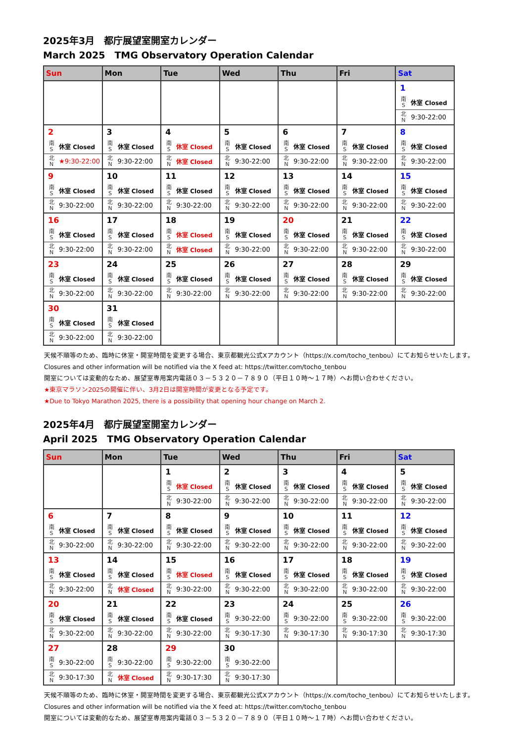2025年3月　都庁展望室開室カレンダー
March 2025　TMG Observatory Operation Calendar
| Sun | Mon | Tue | Wed | Thu | Fri | Sat |
| --- | --- | --- | --- | --- | --- | --- |
| | | | | | | 1 南 S 休室 Closed 北 N 9:30-22:00 |
| 2 南 S 休室 Closed 北 N ★9:30-22:00 | 3 南 S 休室 Closed 北 N 9:30-22:00 | 4 南 S 休室 Closed 北 N 休室 Closed | 5 南 S 休室 Closed 北 N 9:30-22:00 | 6 南 S 休室 Closed 北 N 9:30-22:00 | 7 南 S 休室 Closed 北 N 9:30-22:00 | 8 南 S 休室 Closed 北 N 9:30-22:00 |
| 9 南 S 休室 Closed 北 N 9:30-22:00 | 10 南 S 休室 Closed 北 N 9:30-22:00 | 11 南 S 休室 Closed 北 N 9:30-22:00 | 12 南 S 休室 Closed 北 N 9:30-22:00 | 13 南 S 休室 Closed 北 N 9:30-22:00 | 14 南 S 休室 Closed 北 N 9:30-22:00 | 15 南 S 休室 Closed 北 N 9:30-22:00 |
| 16 南 S 休室 Closed 北 N 9:30-22:00 | 17 南 S 休室 Closed 北 N 9:30-22:00 | 18 南 S 休室 Closed 北 N 休室 Closed | 19 南 S 休室 Closed 北 N 9:30-22:00 | 20 南 S 休室 Closed 北 N 9:30-22:00 | 21 南 S 休室 Closed 北 N 9:30-22:00 | 22 南 S 休室 Closed 北 N 9:30-22:00 |
| 23 南 S 休室 Closed 北 N 9:30-22:00 | 24 南 S 休室 Closed 北 N 9:30-22:00 | 25 南 S 休室 Closed 北 N 9:30-22:00 | 26 南 S 休室 Closed 北 N 9:30-22:00 | 27 南 S 休室 Closed 北 N 9:30-22:00 | 28 南 S 休室 Closed 北 N 9:30-22:00 | 29 南 S 休室 Closed 北 N 9:30-22:00 |
| 30 南 S 休室 Closed 北 N 9:30-22:00 | 31 南 S 休室 Closed 北 N 9:30-22:00 | | | | | |
天候不順等のため、臨時に休室・開室時間を変更する場合、東京都観光公式Xアカウント（https://x.com/tocho_tenbou）にてお知らせいたします。
Closures and other information will be notified via the X feed at: https://twitter.com/tocho_tenbou
開室については変動的なため、展望室専用案内電話０３－５３２０－７８９０（平日１０時～１７時）へお問い合わせください。
★東京マラソン2025の開催に伴い、3月2日は開室時間が変更となる予定です。
★Due to Tokyo Marathon 2025, there is a possibility that opening hour change on March 2.
2025年4月　都庁展望室開室カレンダー
April 2025　TMG Observatory Operation Calendar
| Sun | Mon | Tue | Wed | Thu | Fri | Sat |
| --- | --- | --- | --- | --- | --- | --- |
| | | 1 南 S 休室 Closed 北 N 9:30-22:00 | 2 南 S 休室 Closed 北 N 9:30-22:00 | 3 南 S 休室 Closed 北 N 9:30-22:00 | 4 南 S 休室 Closed 北 N 9:30-22:00 | 5 南 S 休室 Closed 北 N 9:30-22:00 |
| 6 南 S 休室 Closed 北 N 9:30-22:00 | 7 南 S 休室 Closed 北 N 9:30-22:00 | 8 南 S 休室 Closed 北 N 9:30-22:00 | 9 南 S 休室 Closed 北 N 9:30-22:00 | 10 南 S 休室 Closed 北 N 9:30-22:00 | 11 南 S 休室 Closed 北 N 9:30-22:00 | 12 南 S 休室 Closed 北 N 9:30-22:00 |
| 13 南 S 休室 Closed 北 N 9:30-22:00 | 14 南 S 休室 Closed 北 N 休室 Closed | 15 南 S 休室 Closed 北 N 9:30-22:00 | 16 南 S 休室 Closed 北 N 9:30-22:00 | 17 南 S 休室 Closed 北 N 9:30-22:00 | 18 南 S 休室 Closed 北 N 9:30-22:00 | 19 南 S 休室 Closed 北 N 9:30-22:00 |
| 20 南 S 休室 Closed 北 N 9:30-22:00 | 21 南 S 休室 Closed 北 N 9:30-22:00 | 22 南 S 休室 Closed 北 N 9:30-22:00 | 23 南 S 9:30-22:00 北 N 9:30-17:30 | 24 南 S 9:30-22:00 北 N 9:30-17:30 | 25 南 S 9:30-22:00 北 N 9:30-17:30 | 26 南 S 9:30-22:00 北 N 9:30-17:30 |
| 27 南 S 9:30-22:00 北 N 9:30-17:30 | 28 南 S 9:30-22:00 北 N 休室 Closed | 29 南 S 9:30-22:00 北 N 9:30-17:30 | 30 南 S 9:30-22:00 北 N 9:30-17:30 | | | |
天候不順等のため、臨時に休室・開室時間を変更する場合、東京都観光公式Xアカウント（https://x.com/tocho_tenbou）にてお知らせいたします。
Closures and other information will be notified via the X feed at: https://twitter.com/tocho_tenbou
開室については変動的なため、展望室専用案内電話０３－５３２０－７８９０（平日１０時～１７時）へお問い合わせください。